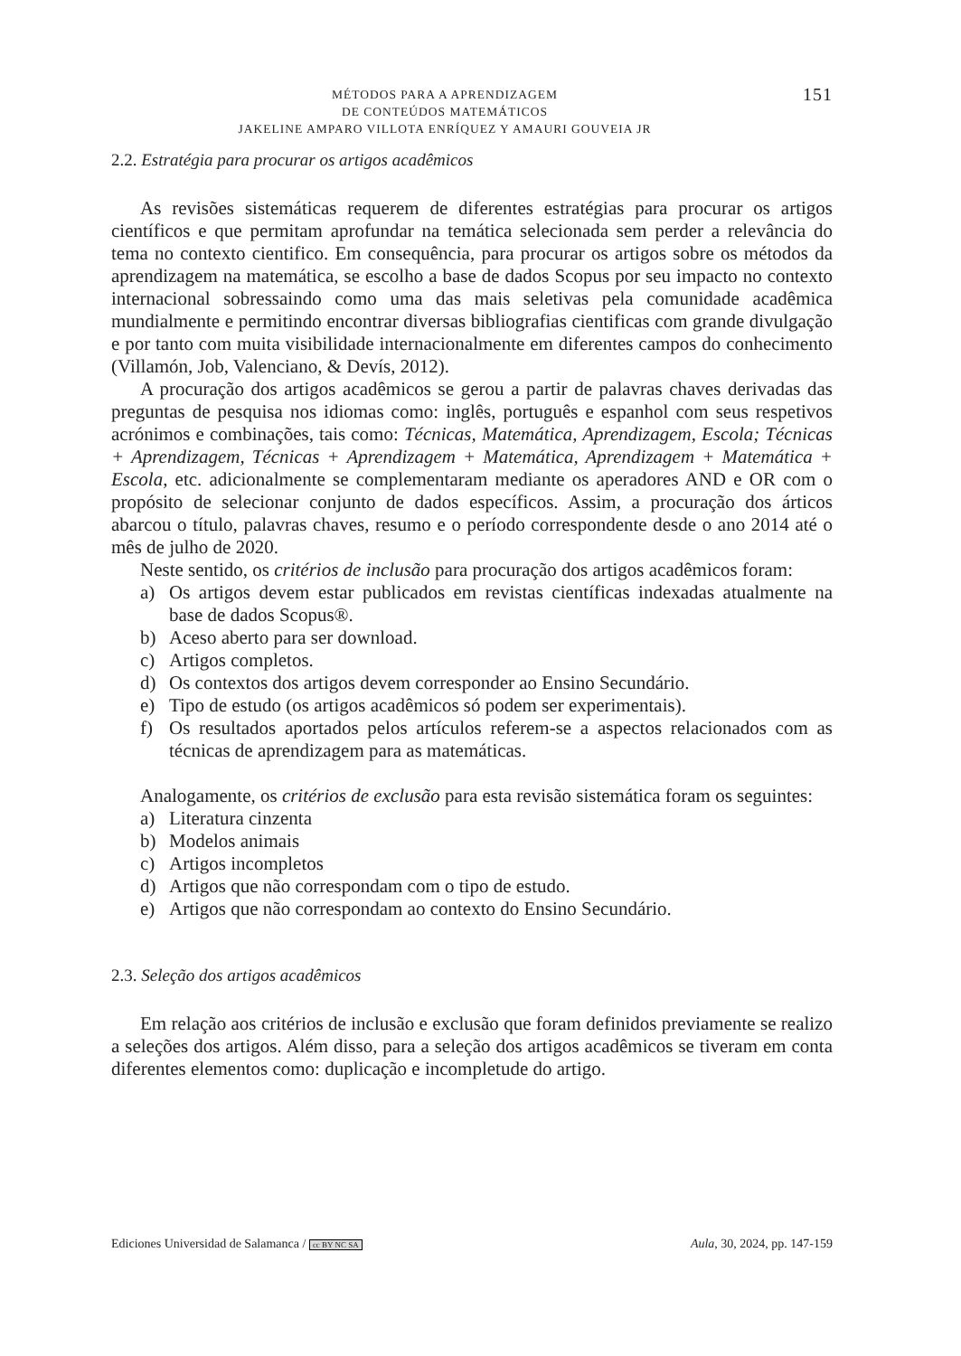MÉTODOS PARA A APRENDIZAGEM
DE CONTEÚDOS MATEMÁTICOS
JAKELINE AMPARO VILLOTA ENRÍQUEZ Y AMAURI GOUVEIA JR
151
2.2. Estratégia para procurar os artigos acadêmicos
As revisões sistemáticas requerem de diferentes estratégias para procurar os artigos científicos e que permitam aprofundar na temática selecionada sem perder a relevância do tema no contexto cientifico. Em consequência, para procurar os artigos sobre os métodos da aprendizagem na matemática, se escolho a base de dados Scopus por seu impacto no contexto internacional sobressaindo como uma das mais seletivas pela comunidade acadêmica mundialmente e permitindo encontrar diversas bibliografias cientificas com grande divulgação e por tanto com muita visibilidade internacionalmente em diferentes campos do conhecimento (Villamón, Job, Valenciano, & Devís, 2012).
A procuração dos artigos acadêmicos se gerou a partir de palavras chaves derivadas das preguntas de pesquisa nos idiomas como: inglês, português e espanhol com seus respetivos acrónimos e combinações, tais como: Técnicas, Matemática, Aprendizagem, Escola; Técnicas + Aprendizagem, Técnicas + Aprendizagem + Matemática, Aprendizagem + Matemática + Escola, etc. adicionalmente se complementaram mediante os aperadores AND e OR com o propósito de selecionar conjunto de dados específicos. Assim, a procuração dos árticos abarcou o título, palavras chaves, resumo e o período correspondente desde o ano 2014 até o mês de julho de 2020.
Neste sentido, os critérios de inclusão para procuração dos artigos acadêmicos foram:
a) Os artigos devem estar publicados em revistas científicas indexadas atualmente na base de dados Scopus®.
b) Aceso aberto para ser download.
c) Artigos completos.
d) Os contextos dos artigos devem corresponder ao Ensino Secundário.
e) Tipo de estudo (os artigos acadêmicos só podem ser experimentais).
f) Os resultados aportados pelos artículos referem-se a aspectos relacionados com as técnicas de aprendizagem para as matemáticas.
Analogamente, os critérios de exclusão para esta revisão sistemática foram os seguintes:
a) Literatura cinzenta
b) Modelos animais
c) Artigos incompletos
d) Artigos que não correspondam com o tipo de estudo.
e) Artigos que não correspondam ao contexto do Ensino Secundário.
2.3. Seleção dos artigos acadêmicos
Em relação aos critérios de inclusão e exclusão que foram definidos previamente se realizo a seleções dos artigos. Além disso, para a seleção dos artigos acadêmicos se tiveram em conta diferentes elementos como: duplicação e incompletude do artigo.
Ediciones Universidad de Salamanca / cc BY NC SA Aula, 30, 2024, pp. 147-159